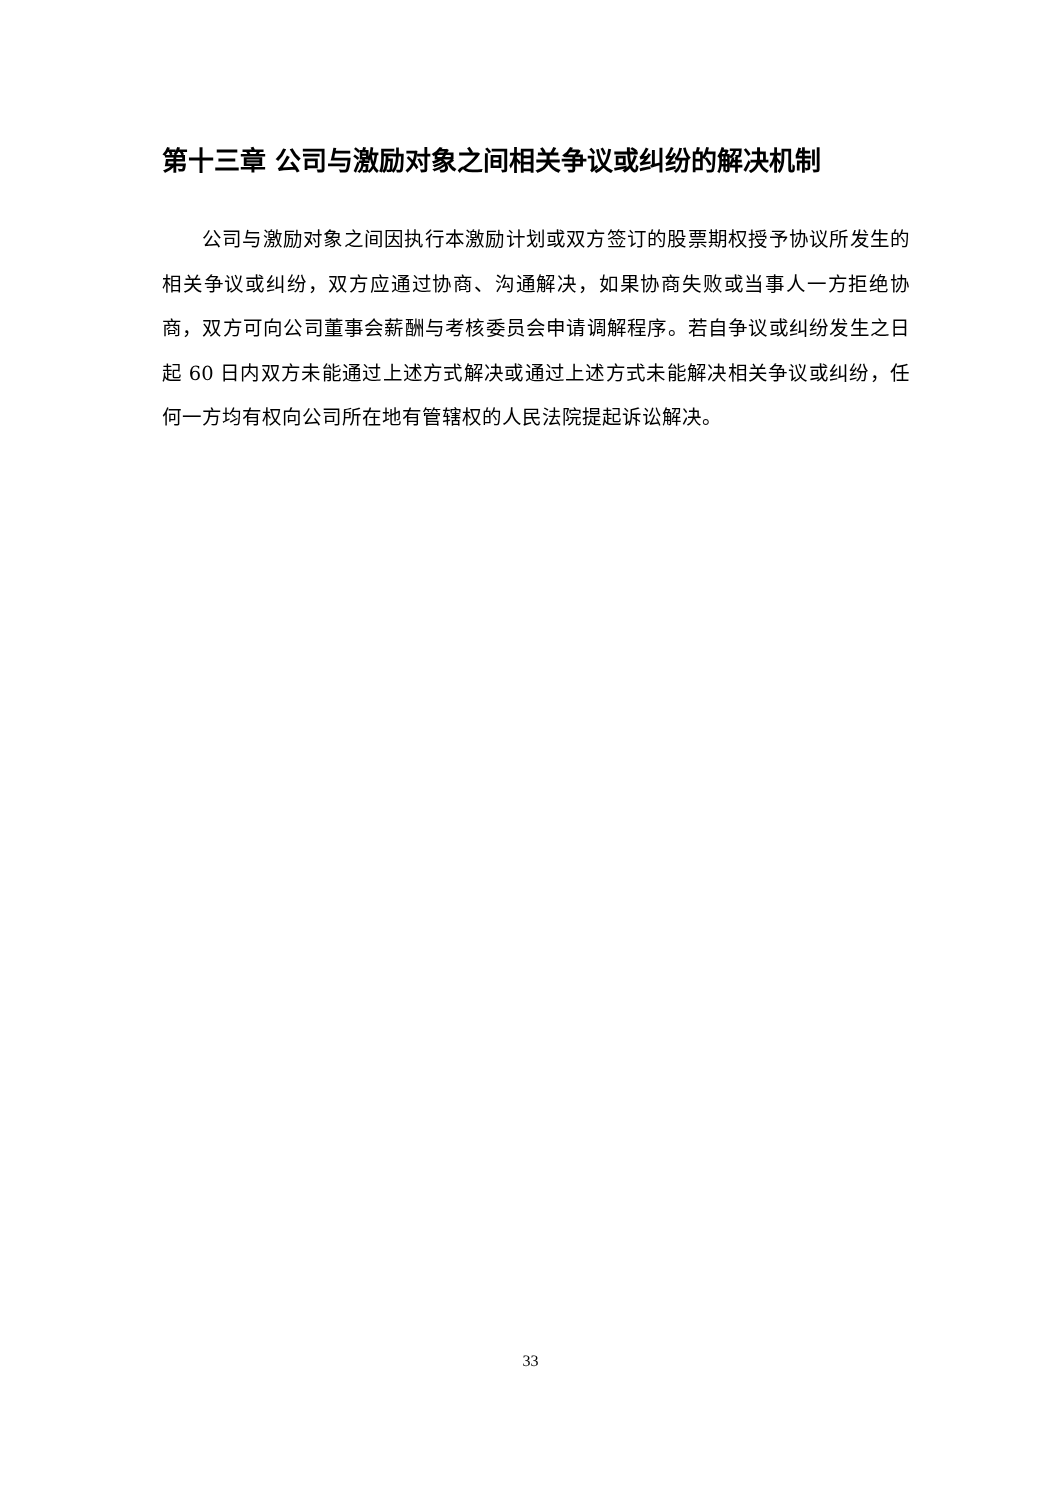第十三章 公司与激励对象之间相关争议或纠纷的解决机制
公司与激励对象之间因执行本激励计划或双方签订的股票期权授予协议所发生的相关争议或纠纷，双方应通过协商、沟通解决，如果协商失败或当事人一方拒绝协商，双方可向公司董事会薪酬与考核委员会申请调解程序。若自争议或纠纷发生之日起 60 日内双方未能通过上述方式解决或通过上述方式未能解决相关争议或纠纷，任何一方均有权向公司所在地有管辖权的人民法院提起诉讼解决。
33